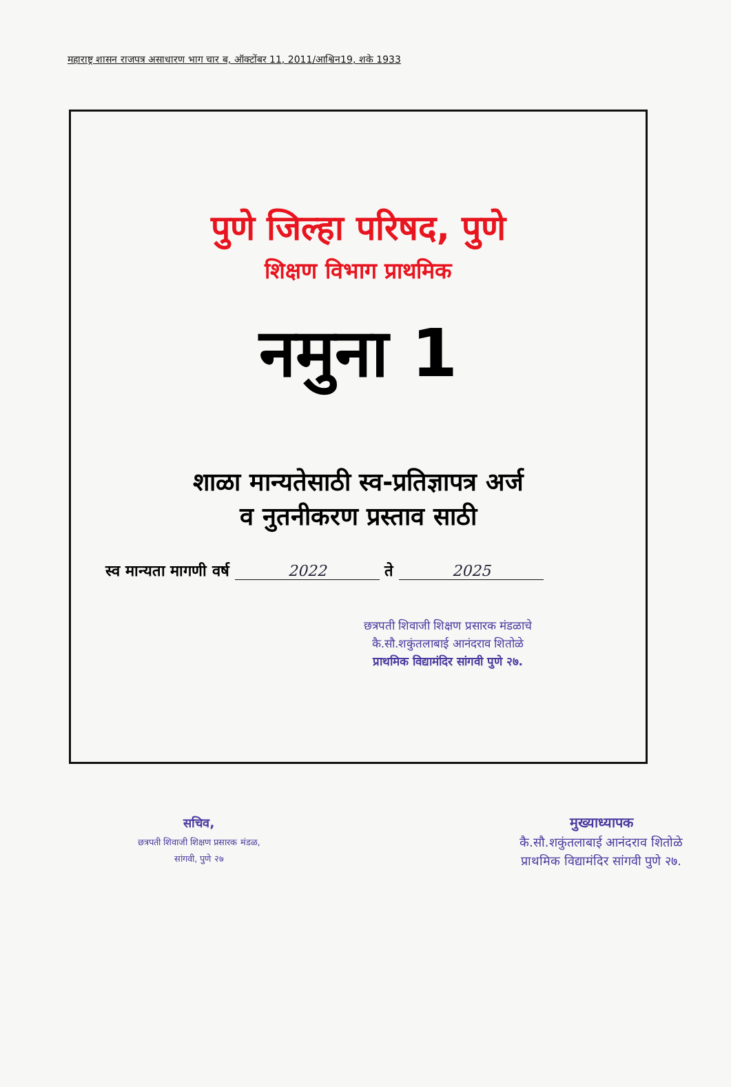महाराष्ट्र शासन राजपत्र असाधारण भाग चार ब, ऑक्टोंबर 11, 2011/आश्विन19, शके 1933
पुणे जिल्हा परिषद, पुणे
शिक्षण विभाग प्राथमिक
नमुना 1
शाळा मान्यतेसाठी स्व-प्रतिज्ञापत्र अर्ज
व नुतनीकरण प्रस्ताव साठी
स्व मान्यता मागणी वर्ष 2022 ते 2025
छत्रपती शिवाजी शिक्षण प्रसारक मंडळाचे
कै.सौ.शकुंतलाबाई आनंदराव शितोळे
प्राथमिक विद्यामंदिर सांगवी पुणे २७.
सचिव,
छत्रपती शिवाजी शिक्षण प्रसारक मंडळ,
सांगवी, पुणे २७
मुख्याध्यापक
कै.सौ.शकुंतलाबाई आनंदराव शितोळे
प्राथमिक विद्यामंदिर सांगवी पुणे २७.